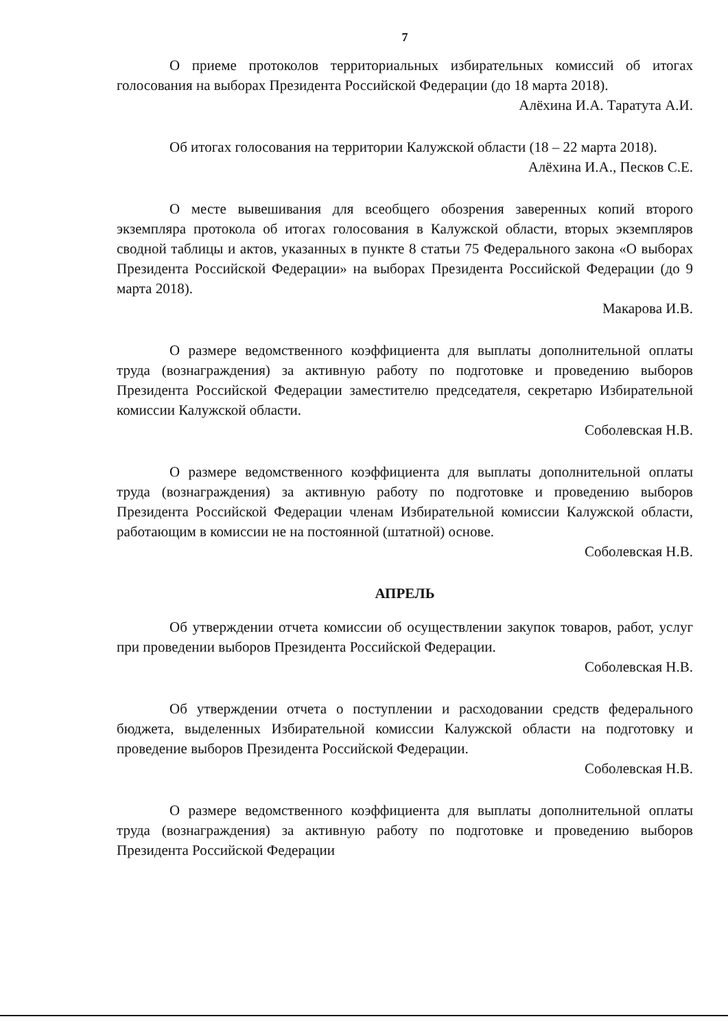7
О приеме протоколов территориальных избирательных комиссий об итогах голосования на выборах Президента Российской Федерации (до 18 марта 2018).
Алёхина И.А. Таратута А.И.
Об итогах голосования на территории Калужской области (18 – 22 марта 2018).
Алёхина И.А., Песков С.Е.
О месте вывешивания для всеобщего обозрения заверенных копий второго экземпляра протокола об итогах голосования в Калужской области, вторых экземпляров сводной таблицы и актов, указанных в пункте 8 статьи 75 Федерального закона «О выборах Президента Российской Федерации» на выборах Президента Российской Федерации (до 9 марта 2018).
Макарова И.В.
О размере ведомственного коэффициента для выплаты дополнительной оплаты труда (вознаграждения) за активную работу по подготовке и проведению выборов Президента Российской Федерации заместителю председателя, секретарю Избирательной комиссии Калужской области.
Соболевская Н.В.
О размере ведомственного коэффициента для выплаты дополнительной оплаты труда (вознаграждения) за активную работу по подготовке и проведению выборов Президента Российской Федерации членам Избирательной комиссии Калужской области, работающим в комиссии не на постоянной (штатной) основе.
Соболевская Н.В.
АПРЕЛЬ
Об утверждении отчета комиссии об осуществлении закупок товаров, работ, услуг при проведении выборов Президента Российской Федерации.
Соболевская Н.В.
Об утверждении отчета о поступлении и расходовании средств федерального бюджета, выделенных Избирательной комиссии Калужской области на подготовку и проведение выборов Президента Российской Федерации.
Соболевская Н.В.
О размере ведомственного коэффициента для выплаты дополнительной оплаты труда (вознаграждения) за активную работу по подготовке и проведению выборов Президента Российской Федерации